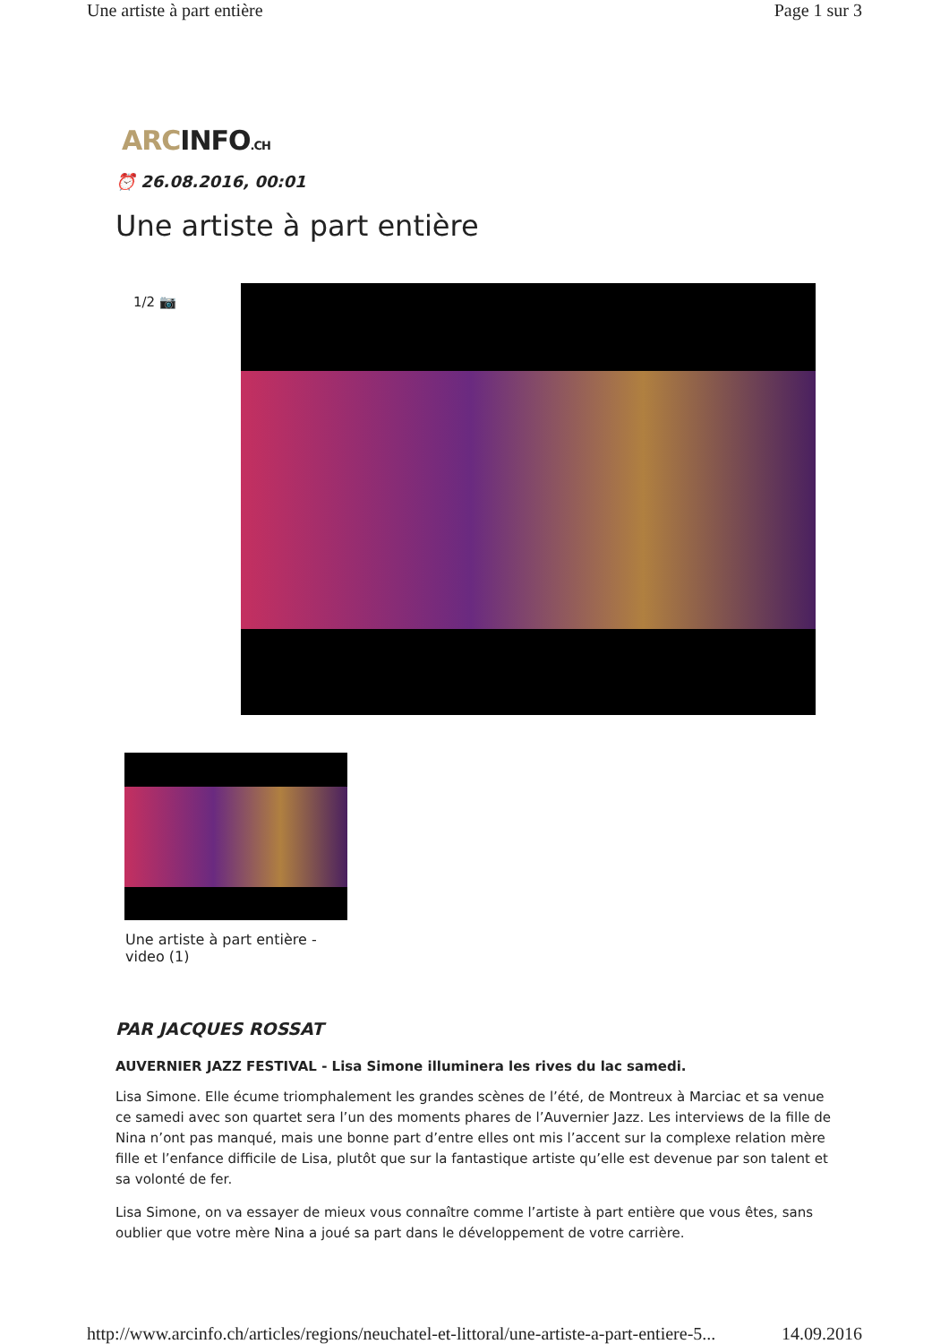Une artiste à part entière Page 1 sur 3
ARCINFO.CH
⏰ 26.08.2016, 00:01
Une artiste à part entière
1/2 📷
Une artiste à part entière - video (1)
PAR JACQUES ROSSAT
AUVERNIER JAZZ FESTIVAL - Lisa Simone illuminera les rives du lac samedi.
Lisa Simone. Elle écume triomphalement les grandes scènes de l’été, de Montreux à Marciac et sa venue ce samedi avec son quartet sera l’un des moments phares de l’Auvernier Jazz. Les interviews de la fille de Nina n’ont pas manqué, mais une bonne part d’entre elles ont mis l’accent sur la complexe relation mère fille et l’enfance difficile de Lisa, plutôt que sur la fantastique artiste qu’elle est devenue par son talent et sa volonté de fer.
Lisa Simone, on va essayer de mieux vous connaître comme l’artiste à part entière que vous êtes, sans oublier que votre mère Nina a joué sa part dans le développement de votre carrière.
http://www.arcinfo.ch/articles/regions/neuchatel-et-littoral/une-artiste-a-part-entiere-5... 14.09.2016